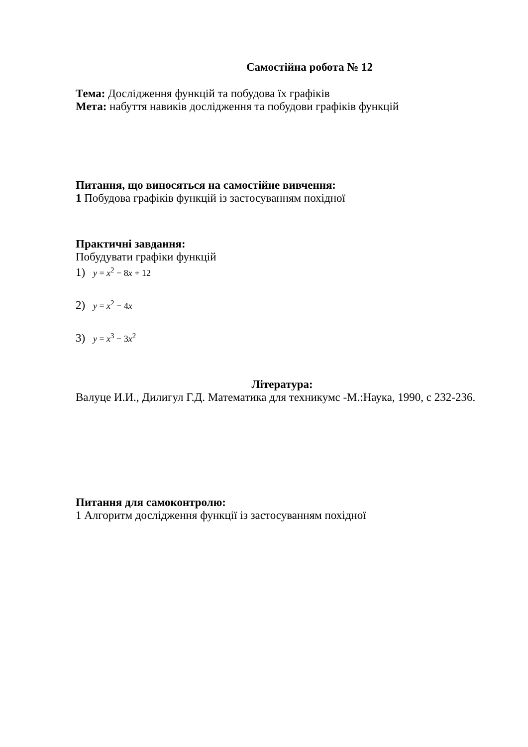Самостійна робота № 12
Тема: Дослідження функцій та побудова їх графіків
Мета: набуття навиків дослідження та побудови графіків функцій
Питання, що виносяться на самостійне вивчення:
1 Побудова графіків функцій із застосуванням похідної
Практичні завдання:
Побудувати графіки функцій
1) y = x<sup>2</sup> − 8x + 12
2) y = x<sup>2</sup> − 4x
3) y = x<sup>3</sup> − 3x<sup>2</sup>
Література:
Валуце И.И., Дилигул Г.Д. Математика для техникумс -М.:Наука, 1990, с 232-236.
Питання для самоконтролю:
1 Алгоритм дослідження функції із застосуванням похідної